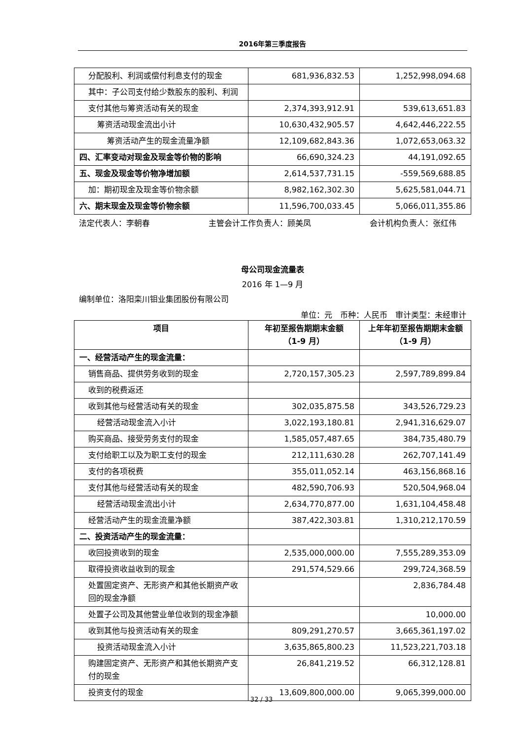2016年第三季度报告
| 分配股利、利润或偿付利息支付的现金 | 681,936,832.53 | 1,252,998,094.68 |
| 其中：子公司支付给少数股东的股利、利润 | | |
| 支付其他与筹资活动有关的现金 | 2,374,393,912.91 | 539,613,651.83 |
| 筹资活动现金流出小计 | 10,630,432,905.57 | 4,642,446,222.55 |
| 筹资活动产生的现金流量净额 | 12,109,682,843.36 | 1,072,653,063.32 |
| 四、汇率变动对现金及现金等价物的影响 | 66,690,324.23 | 44,191,092.65 |
| 五、现金及现金等价物净增加额 | 2,614,537,731.15 | -559,569,688.85 |
| 加：期初现金及现金等价物余额 | 8,982,162,302.30 | 5,625,581,044.71 |
| 六、期末现金及现金等价物余额 | 11,596,700,033.45 | 5,066,011,355.86 |
法定代表人：李朝春 主管会计工作负责人：顾美凤 会计机构负责人：张红伟
母公司现金流量表
2016 年 1—9 月
编制单位：洛阳栾川钼业集团股份有限公司
单位：元　币种：人民币　审计类型：未经审计
| 项目 | 年初至报告期期末金额 （1-9 月） | 上年年初至报告期期末金额（1-9 月） |
| --- | --- | --- |
| 一、经营活动产生的现金流量： | | |
| 销售商品、提供劳务收到的现金 | 2,720,157,305.23 | 2,597,789,899.84 |
| 收到的税费返还 | | |
| 收到其他与经营活动有关的现金 | 302,035,875.58 | 343,526,729.23 |
| 经营活动现金流入小计 | 3,022,193,180.81 | 2,941,316,629.07 |
| 购买商品、接受劳务支付的现金 | 1,585,057,487.65 | 384,735,480.79 |
| 支付给职工以及为职工支付的现金 | 212,111,630.28 | 262,707,141.49 |
| 支付的各项税费 | 355,011,052.14 | 463,156,868.16 |
| 支付其他与经营活动有关的现金 | 482,590,706.93 | 520,504,968.04 |
| 经营活动现金流出小计 | 2,634,770,877.00 | 1,631,104,458.48 |
| 经营活动产生的现金流量净额 | 387,422,303.81 | 1,310,212,170.59 |
| 二、投资活动产生的现金流量： | | |
| 收回投资收到的现金 | 2,535,000,000.00 | 7,555,289,353.09 |
| 取得投资收益收到的现金 | 291,574,529.66 | 299,724,368.59 |
| 处置固定资产、无形资产和其他长期资产收回的现金净额 | | 2,836,784.48 |
| 处置子公司及其他营业单位收到的现金净额 | | 10,000.00 |
| 收到其他与投资活动有关的现金 | 809,291,270.57 | 3,665,361,197.02 |
| 投资活动现金流入小计 | 3,635,865,800.23 | 11,523,221,703.18 |
| 购建固定资产、无形资产和其他长期资产支付的现金 | 26,841,219.52 | 66,312,128.81 |
| 投资支付的现金 | 13,609,800,000.00 | 9,065,399,000.00 |
32 / 33